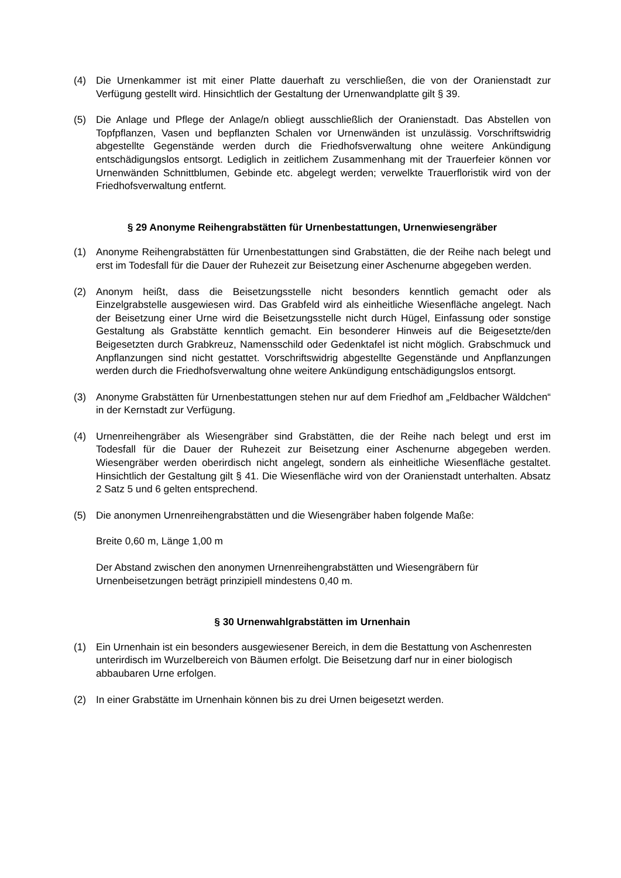(4) Die Urnenkammer ist mit einer Platte dauerhaft zu verschließen, die von der Oranienstadt zur Verfügung gestellt wird. Hinsichtlich der Gestaltung der Urnenwandplatte gilt § 39.
(5) Die Anlage und Pflege der Anlage/n obliegt ausschließlich der Oranienstadt. Das Abstellen von Topfpflanzen, Vasen und bepflanzten Schalen vor Urnenwänden ist unzulässig. Vorschriftswidrig abgestellte Gegenstände werden durch die Friedhofsverwaltung ohne weitere Ankündigung entschädigungslos entsorgt. Lediglich in zeitlichem Zusammenhang mit der Trauerfeier können vor Urnenwänden Schnittblumen, Gebinde etc. abgelegt werden; verwelkte Trauerfloristik wird von der Friedhofsverwaltung entfernt.
§ 29 Anonyme Reihengrabstätten für Urnenbestattungen, Urnenwiesengräber
(1) Anonyme Reihengrabstätten für Urnenbestattungen sind Grabstätten, die der Reihe nach belegt und erst im Todesfall für die Dauer der Ruhezeit zur Beisetzung einer Aschenurne abgegeben werden.
(2) Anonym heißt, dass die Beisetzungsstelle nicht besonders kenntlich gemacht oder als Einzelgrabstelle ausgewiesen wird. Das Grabfeld wird als einheitliche Wiesenfläche angelegt. Nach der Beisetzung einer Urne wird die Beisetzungsstelle nicht durch Hügel, Einfassung oder sonstige Gestaltung als Grabstätte kenntlich gemacht. Ein besonderer Hinweis auf die Beigesetzte/den Beigesetzten durch Grabkreuz, Namensschild oder Gedenktafel ist nicht möglich. Grabschmuck und Anpflanzungen sind nicht gestattet. Vorschriftswidrig abgestellte Gegenstände und Anpflanzungen werden durch die Friedhofsverwaltung ohne weitere Ankündigung entschädigungslos entsorgt.
(3) Anonyme Grabstätten für Urnenbestattungen stehen nur auf dem Friedhof am „Feldbacher Wäldchen“ in der Kernstadt zur Verfügung.
(4) Urnenreihengräber als Wiesengräber sind Grabstätten, die der Reihe nach belegt und erst im Todesfall für die Dauer der Ruhezeit zur Beisetzung einer Aschenurne abgegeben werden. Wiesengräber werden oberirdisch nicht angelegt, sondern als einheitliche Wiesenfläche gestaltet. Hinsichtlich der Gestaltung gilt § 41. Die Wiesenfläche wird von der Oranienstadt unterhalten. Absatz 2 Satz 5 und 6 gelten entsprechend.
(5) Die anonymen Urnenreihengrabstätten und die Wiesengräber haben folgende Maße:
Breite 0,60 m, Länge 1,00 m
Der Abstand zwischen den anonymen Urnenreihengrabstätten und Wiesengräbern für Urnenbeisetzungen beträgt prinzipiell mindestens 0,40 m.
§ 30 Urnenwahlgrabstätten im Urnenhain
(1) Ein Urnenhain ist ein besonders ausgewiesener Bereich, in dem die Bestattung von Aschenresten unterirdisch im Wurzelbereich von Bäumen erfolgt. Die Beisetzung darf nur in einer biologisch abbaubaren Urne erfolgen.
(2) In einer Grabstätte im Urnenhain können bis zu drei Urnen beigesetzt werden.